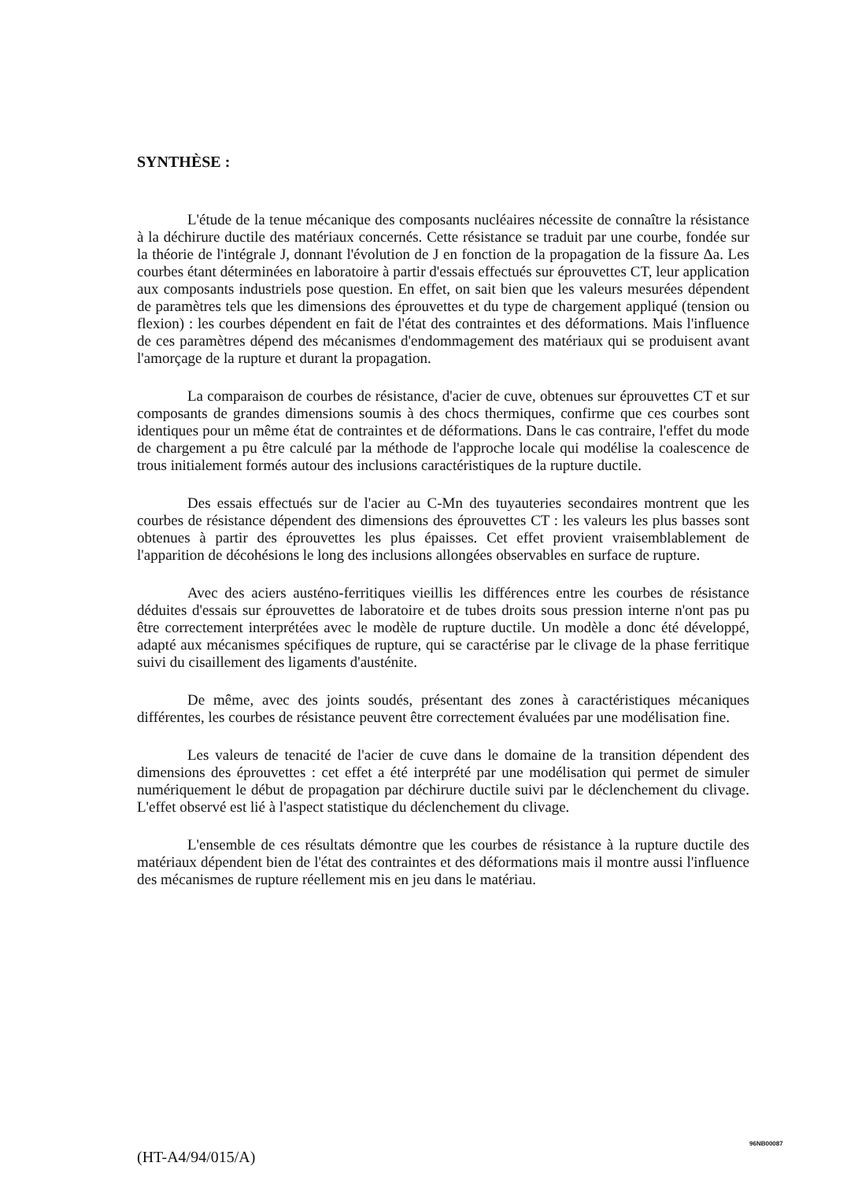SYNTHÈSE :
L'étude de la tenue mécanique des composants nucléaires nécessite de connaître la résistance à la déchirure ductile des matériaux concernés. Cette résistance se traduit par une courbe, fondée sur la théorie de l'intégrale J, donnant l'évolution de J en fonction de la propagation de la fissure Δa. Les courbes étant déterminées en laboratoire à partir d'essais effectués sur éprouvettes CT, leur application aux composants industriels pose question. En effet, on sait bien que les valeurs mesurées dépendent de paramètres tels que les dimensions des éprouvettes et du type de chargement appliqué (tension ou flexion) : les courbes dépendent en fait de l'état des contraintes et des déformations. Mais l'influence de ces paramètres dépend des mécanismes d'endommagement des matériaux qui se produisent avant l'amorçage de la rupture et durant la propagation.
La comparaison de courbes de résistance, d'acier de cuve, obtenues sur éprouvettes CT et sur composants de grandes dimensions soumis à des chocs thermiques, confirme que ces courbes sont identiques pour un même état de contraintes et de déformations. Dans le cas contraire, l'effet du mode de chargement a pu être calculé par la méthode de l'approche locale qui modélise la coalescence de trous initialement formés autour des inclusions caractéristiques de la rupture ductile.
Des essais effectués sur de l'acier au C-Mn des tuyauteries secondaires montrent que les courbes de résistance dépendent des dimensions des éprouvettes CT : les valeurs les plus basses sont obtenues à partir des éprouvettes les plus épaisses. Cet effet provient vraisemblablement de l'apparition de décohésions le long des inclusions allongées observables en surface de rupture.
Avec des aciers austéno-ferritiques vieillis les différences entre les courbes de résistance déduites d'essais sur éprouvettes de laboratoire et de tubes droits sous pression interne n'ont pas pu être correctement interprétées avec le modèle de rupture ductile. Un modèle a donc été développé, adapté aux mécanismes spécifiques de rupture, qui se caractérise par le clivage de la phase ferritique suivi du cisaillement des ligaments d'austénite.
De même, avec des joints soudés, présentant des zones à caractéristiques mécaniques différentes, les courbes de résistance peuvent être correctement évaluées par une modélisation fine.
Les valeurs de tenacité de l'acier de cuve dans le domaine de la transition dépendent des dimensions des éprouvettes : cet effet a été interprété par une modélisation qui permet de simuler numériquement le début de propagation par déchirure ductile suivi par le déclenchement du clivage. L'effet observé est lié à l'aspect statistique du déclenchement du clivage.
L'ensemble de ces résultats démontre que les courbes de résistance à la rupture ductile des matériaux dépendent bien de l'état des contraintes et des déformations mais il montre aussi l'influence des mécanismes de rupture réellement mis en jeu dans le matériau.
96NB00087
(HT-A4/94/015/A)